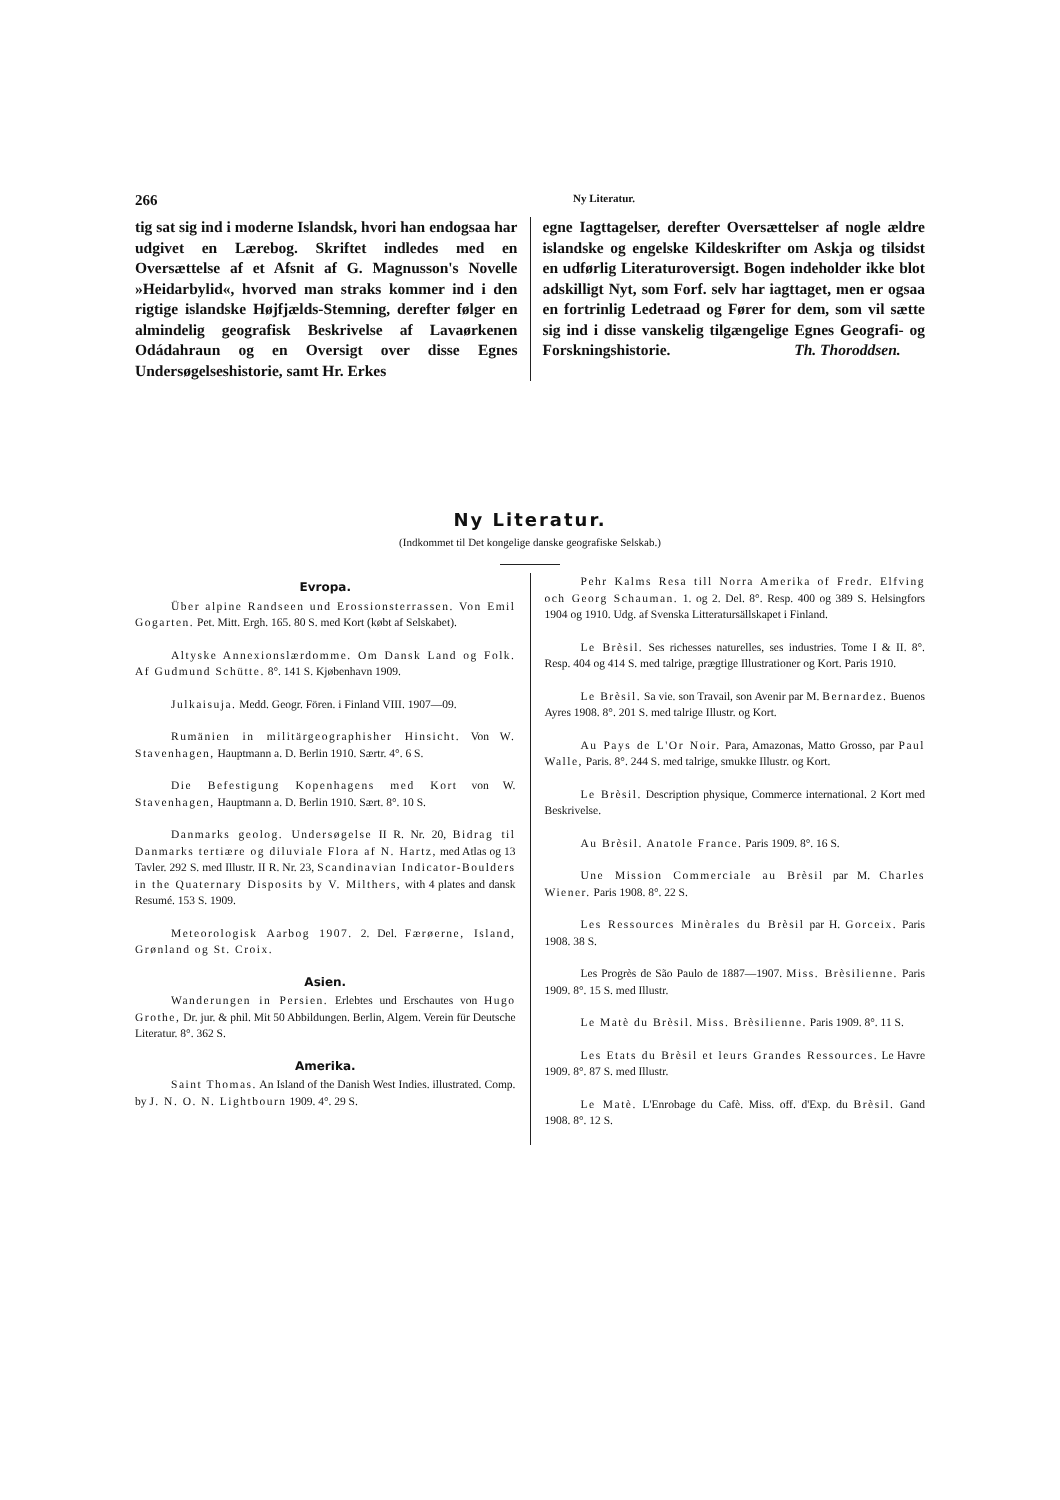266 Ny Literatur.
tig sat sig ind i moderne Islandsk, hvori han endogsaa har udgivet en Lærebog. Skriftet indledes med en Oversættelse af et Afsnit af G. Magnusson's Novelle »Heidarbylid«, hvorved man straks kommer ind i den rigtige islandske Højfjælds-Stemning, derefter følger en almindelig geografisk Beskrivelse af Lavaørkenen Odádahraun og en Oversigt over disse Egnes Undersøgelseshistorie, samt Hr. Erkes
egne Iagttagelser, derefter Oversættelser af nogle ældre islandske og engelske Kildeskrifter om Askja og tilsidst en udførlig Literaturoversigt. Bogen indeholder ikke blot adskilligt Nyt, som Forf. selv har iagttaget, men er ogsaa en fortrinlig Ledetraad og Fører for dem, som vil sætte sig ind i disse vanskelig tilgængelige Egnes Geografi- og Forskningshistorie. Th. Thoroddsen.
Ny Literatur.
(Indkommet til Det kongelige danske geografiske Selskab.)
Evropa.
Über alpine Randseen und Erossionsterrassen. Von Emil Gogarten. Pet. Mitt. Ergh. 165. 80 S. med Kort (købt af Selskabet).
Altyske Annexionslærdomme. Om Dansk Land og Folk. Af Gudmund Schütte. 8°. 141 S. Kjøbenhavn 1909.
Julkaisuja. Medd. Geogr. Fören. i Finland VIII. 1907—09.
Rumänien in militärgeographisher Hinsicht. Von W. Stavenhagen, Hauptmann a. D. Berlin 1910. Særtr. 4°. 6 S.
Die Befestigung Kopenhagens med Kort von W. Stavenhagen, Hauptmann a. D. Berlin 1910. Sært. 8°. 10 S.
Danmarks geolog. Undersøgelse II R. Nr. 20, Bidrag til Danmarks tertiære og diluviale Flora af N. Hartz, med Atlas og 13 Tavler. 292 S. med Illustr. II R. Nr. 23, Scandinavian Indicator-Boulders in the Quaternary Disposits by V. Milthers, with 4 plates and dansk Resumé. 153 S. 1909.
Meteorologisk Aarbog 1907. 2. Del. Færøerne, Island, Grønland og St. Croix.
Asien.
Wanderungen in Persien. Erlebtes und Erschautes von Hugo Grothe, Dr. jur. & phil. Mit 50 Abbildungen. Berlin, Algem. Verein für Deutsche Literatur. 8°. 362 S.
Amerika.
Saint Thomas. An Island of the Danish West Indies. illustrated. Comp. by J. N. O. N. Lightbourn 1909. 4°. 29 S.
Pehr Kalms Resa till Norra Amerika of Fredr. Elfving och Georg Schauman. 1. og 2. Del. 8°. Resp. 400 og 389 S. Helsingfors 1904 og 1910. Udg. af Svenska Litteratursällskapet i Finland.
Le Brèsil. Ses richesses naturelles, ses industries. Tome I & II. 8°. Resp. 404 og 414 S. med talrige, prægtige Illustrationer og Kort. Paris 1910.
Le Brèsil. Sa vie. son Travail, son Avenir par M. Bernardez. Buenos Ayres 1908. 8°. 201 S. med talrige Illustr. og Kort.
Au Pays de L'Or Noir. Para, Amazonas, Matto Grosso, par Paul Walle, Paris. 8°. 244 S. med talrige, smukke Illustr. og Kort.
Le Brèsil. Description physique, Commerce international. 2 Kort med Beskrivelse.
Au Brèsil. Anatole France. Paris 1909. 8°. 16 S.
Une Mission Commerciale au Brèsil par M. Charles Wiener. Paris 1908. 8°. 22 S.
Les Ressources Minèrales du Brèsil par H. Gorceix. Paris 1908. 38 S.
Les Progrès de São Paulo de 1887—1907. Miss. Brèsilienne. Paris 1909. 8°. 15 S. med Illustr.
Le Matè du Brèsil. Miss. Brèsilienne. Paris 1909. 8°. 11 S.
Les Etats du Brèsil et leurs Grandes Ressources. Le Havre 1909. 8°. 87 S. med Illustr.
Le Matè. L'Enrobage du Cafè. Miss. off. d'Exp. du Brèsil. Gand 1908. 8°. 12 S.